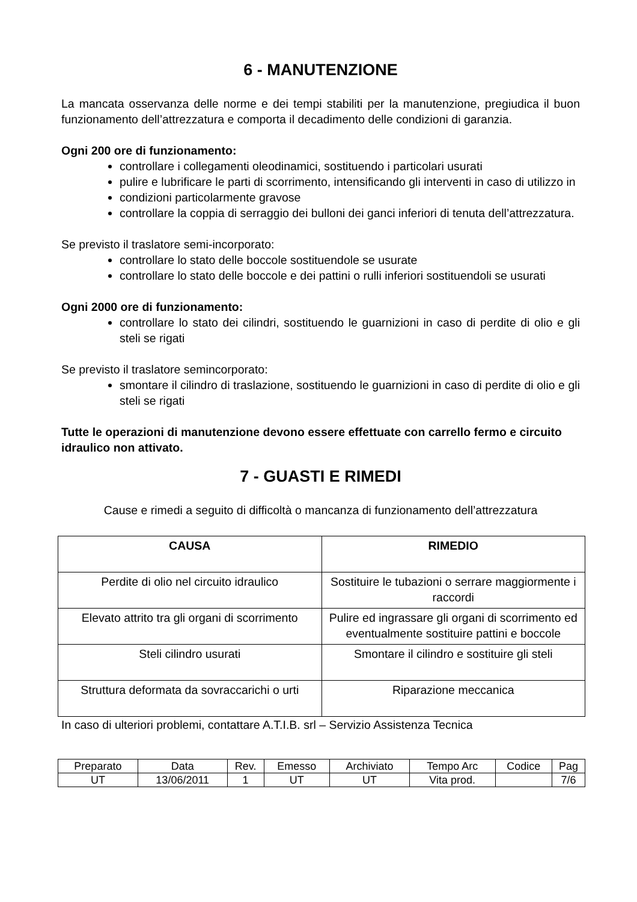6 - MANUTENZIONE
La mancata osservanza delle norme e dei tempi stabiliti per la manutenzione, pregiudica il buon funzionamento dell’attrezzatura e comporta il decadimento delle condizioni di garanzia.
Ogni 200 ore di funzionamento:
controllare i collegamenti oleodinamici, sostituendo i particolari usurati
pulire e lubrificare le parti di scorrimento, intensificando gli interventi in caso di utilizzo in
condizioni particolarmente gravose
controllare la coppia di serraggio dei bulloni dei ganci inferiori di tenuta dell’attrezzatura.
Se previsto il traslatore semi-incorporato:
controllare lo stato delle boccole sostituendole se usurate
controllare lo stato delle boccole e dei pattini o rulli inferiori sostituendoli se usurati
Ogni 2000 ore di funzionamento:
controllare lo stato dei cilindri, sostituendo le guarnizioni in caso di perdite di olio e gli steli se rigati
Se previsto il traslatore semincorporato:
smontare il cilindro di traslazione, sostituendo le guarnizioni in caso di perdite di olio e gli steli se rigati
Tutte le operazioni di manutenzione devono essere effettuate con carrello fermo e circuito idraulico non attivato.
7 - GUASTI E RIMEDI
Cause e rimedi a seguito di difficoltà o mancanza di funzionamento dell’attrezzatura
| CAUSA | RIMEDIO |
| --- | --- |
| Perdite di olio nel circuito idraulico | Sostituire le tubazioni o serrare maggiormente i raccordi |
| Elevato attrito tra gli organi di scorrimento | Pulire ed ingrassare gli organi di scorrimento ed eventualmente sostituire pattini e boccole |
| Steli cilindro usurati | Smontare il cilindro e sostituire gli steli |
| Struttura deformata da sovraccarichi o urti | Riparazione meccanica |
In caso di ulteriori problemi, contattare A.T.I.B. srl – Servizio Assistenza Tecnica
| Preparato | Data | Rev. | Emesso | Archiviato | Tempo Arc | Codice | Pag |
| UT | 13/06/2011 | 1 | UT | UT | Vita prod. | | 7/6 |